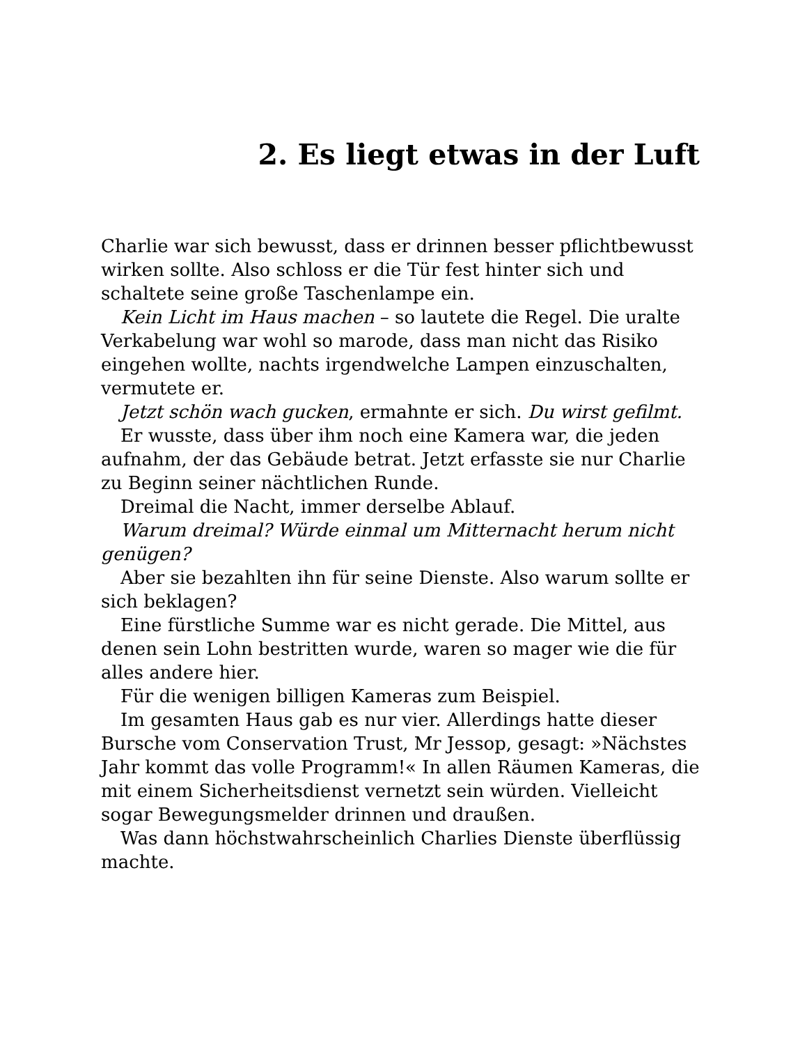2. Es liegt etwas in der Luft
Charlie war sich bewusst, dass er drinnen besser pflichtbewusst wirken sollte. Also schloss er die Tür fest hinter sich und schaltete seine große Taschenlampe ein.
Kein Licht im Haus machen – so lautete die Regel. Die uralte Verkabelung war wohl so marode, dass man nicht das Risiko eingehen wollte, nachts irgendwelche Lampen einzuschalten, vermutete er.
Jetzt schön wach gucken, ermahnte er sich. Du wirst gefilmt.
Er wusste, dass über ihm noch eine Kamera war, die jeden aufnahm, der das Gebäude betrat. Jetzt erfasste sie nur Charlie zu Beginn seiner nächtlichen Runde.
Dreimal die Nacht, immer derselbe Ablauf.
Warum dreimal? Würde einmal um Mitternacht herum nicht genügen?
Aber sie bezahlten ihn für seine Dienste. Also warum sollte er sich beklagen?
Eine fürstliche Summe war es nicht gerade. Die Mittel, aus denen sein Lohn bestritten wurde, waren so mager wie die für alles andere hier.
Für die wenigen billigen Kameras zum Beispiel.
Im gesamten Haus gab es nur vier. Allerdings hatte dieser Bursche vom Conservation Trust, Mr Jessop, gesagt: »Nächstes Jahr kommt das volle Programm!« In allen Räumen Kameras, die mit einem Sicherheitsdienst vernetzt sein würden. Vielleicht sogar Bewegungsmelder drinnen und draußen.
Was dann höchstwahrscheinlich Charlies Dienste überflüssig machte.